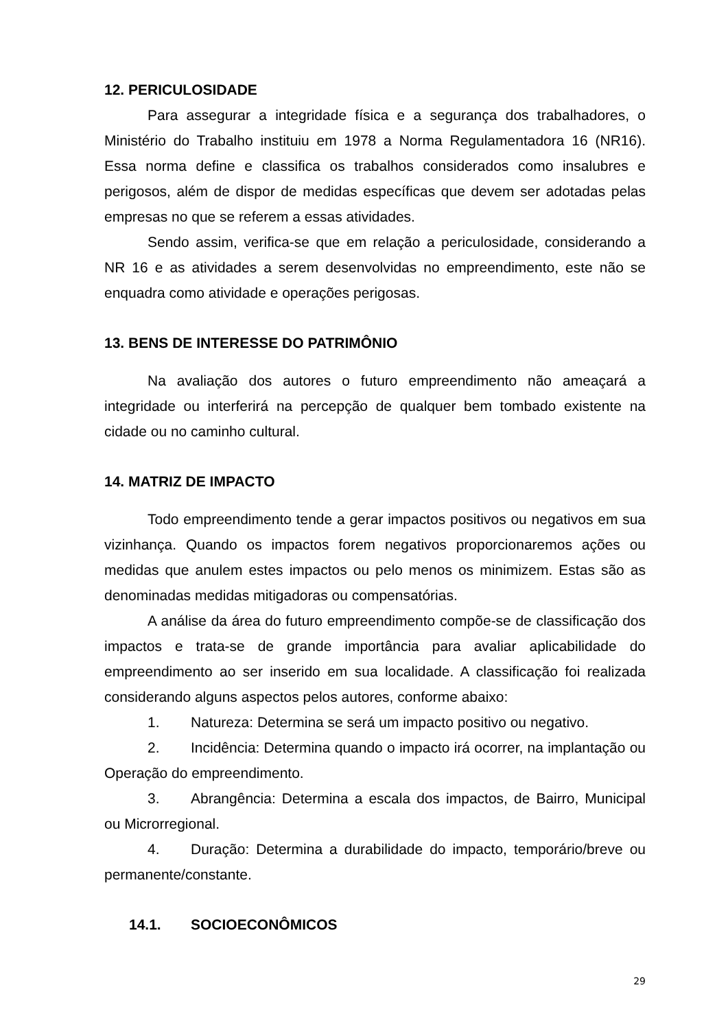12. PERICULOSIDADE
Para assegurar a integridade física e a segurança dos trabalhadores, o Ministério do Trabalho instituiu em 1978 a Norma Regulamentadora 16 (NR16). Essa norma define e classifica os trabalhos considerados como insalubres e perigosos, além de dispor de medidas específicas que devem ser adotadas pelas empresas no que se referem a essas atividades.
Sendo assim, verifica-se que em relação a periculosidade, considerando a NR 16 e as atividades a serem desenvolvidas no empreendimento, este não se enquadra como atividade e operações perigosas.
13. BENS DE INTERESSE DO PATRIMÔNIO
Na avaliação dos autores o futuro empreendimento não ameaçará a integridade ou interferirá na percepção de qualquer bem tombado existente na cidade ou no caminho cultural.
14. MATRIZ DE IMPACTO
Todo empreendimento tende a gerar impactos positivos ou negativos em sua vizinhança. Quando os impactos forem negativos proporcionaremos ações ou medidas que anulem estes impactos ou pelo menos os minimizem. Estas são as denominadas medidas mitigadoras ou compensatórias.
A análise da área do futuro empreendimento compõe-se de classificação dos impactos e trata-se de grande importância para avaliar aplicabilidade do empreendimento ao ser inserido em sua localidade. A classificação foi realizada considerando alguns aspectos pelos autores, conforme abaixo:
1. Natureza: Determina se será um impacto positivo ou negativo.
2. Incidência: Determina quando o impacto irá ocorrer, na implantação ou Operação do empreendimento.
3. Abrangência: Determina a escala dos impactos, de Bairro, Municipal ou Microrregional.
4. Duração: Determina a durabilidade do impacto, temporário/breve ou permanente/constante.
14.1. SOCIOECONÔMICOS
29